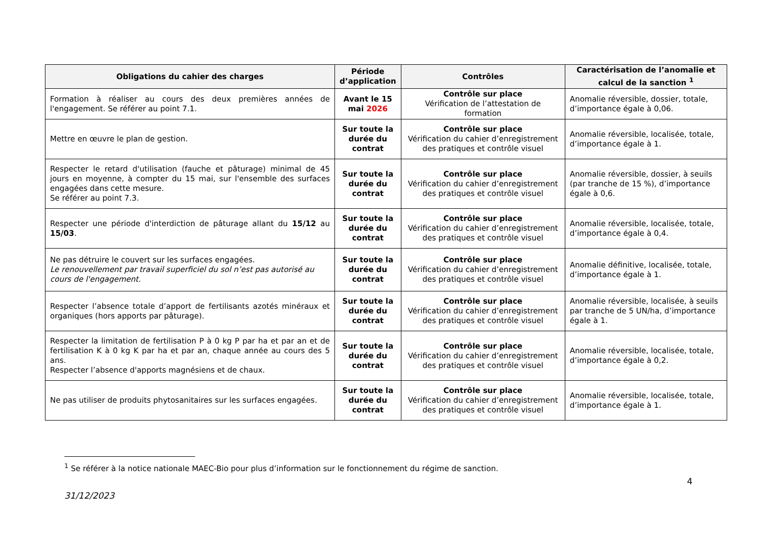| Obligations du cahier des charges | Période d’application | Contrôles | Caractérisation de l’anomalie et calcul de la sanction <sup>1</sup> |
| --- | --- | --- | --- |
| Formation à réaliser au cours des deux premières années de l'engagement. Se référer au point 7.1. | Avant le 15 mai 2026 | Contrôle sur place Vérification de l’attestation de formation | Anomalie réversible, dossier, totale, d’importance égale à 0,06. |
| Mettre en œuvre le plan de gestion. | Sur toute la durée du contrat | Contrôle sur place Vérification du cahier d’enregistrement des pratiques et contrôle visuel | Anomalie réversible, localisée, totale, d’importance égale à 1. |
| Respecter le retard d'utilisation (fauche et pâturage) minimal de 45 jours en moyenne, à compter du 15 mai, sur l'ensemble des surfaces engagées dans cette mesure. Se référer au point 7.3. | Sur toute la durée du contrat | Contrôle sur place Vérification du cahier d’enregistrement des pratiques et contrôle visuel | Anomalie réversible, dossier, à seuils (par tranche de 15 %), d’importance égale à 0,6. |
| Respecter une période d'interdiction de pâturage allant du 15/12 au 15/03 . | Sur toute la durée du contrat | Contrôle sur place Vérification du cahier d’enregistrement des pratiques et contrôle visuel | Anomalie réversible, localisée, totale, d’importance égale à 0,4. |
| Ne pas détruire le couvert sur les surfaces engagées. Le renouvellement par travail superficiel du sol n’est pas autorisé au cours de l'engagement. | Sur toute la durée du contrat | Contrôle sur place Vérification du cahier d’enregistrement des pratiques et contrôle visuel | Anomalie définitive, localisée, totale, d’importance égale à 1. |
| Respecter l’absence totale d’apport de fertilisants azotés minéraux et organiques (hors apports par pâturage). | Sur toute la durée du contrat | Contrôle sur place Vérification du cahier d’enregistrement des pratiques et contrôle visuel | Anomalie réversible, localisée, à seuils par tranche de 5 UN/ha, d’importance égale à 1. |
| Respecter la limitation de fertilisation P à 0 kg P par ha et par an et de fertilisation K à 0 kg K par ha et par an, chaque année au cours des 5 ans. Respecter l’absence d'apports magnésiens et de chaux. | Sur toute la durée du contrat | Contrôle sur place Vérification du cahier d’enregistrement des pratiques et contrôle visuel | Anomalie réversible, localisée, totale, d’importance égale à 0,2. |
| Ne pas utiliser de produits phytosanitaires sur les surfaces engagées. | Sur toute la durée du contrat | Contrôle sur place Vérification du cahier d’enregistrement des pratiques et contrôle visuel | Anomalie réversible, localisée, totale, d’importance égale à 1. |
<sup>1</sup> Se référer à la notice nationale MAEC-Bio pour plus d’information sur le fonctionnement du régime de sanction.
4
31/12/2023